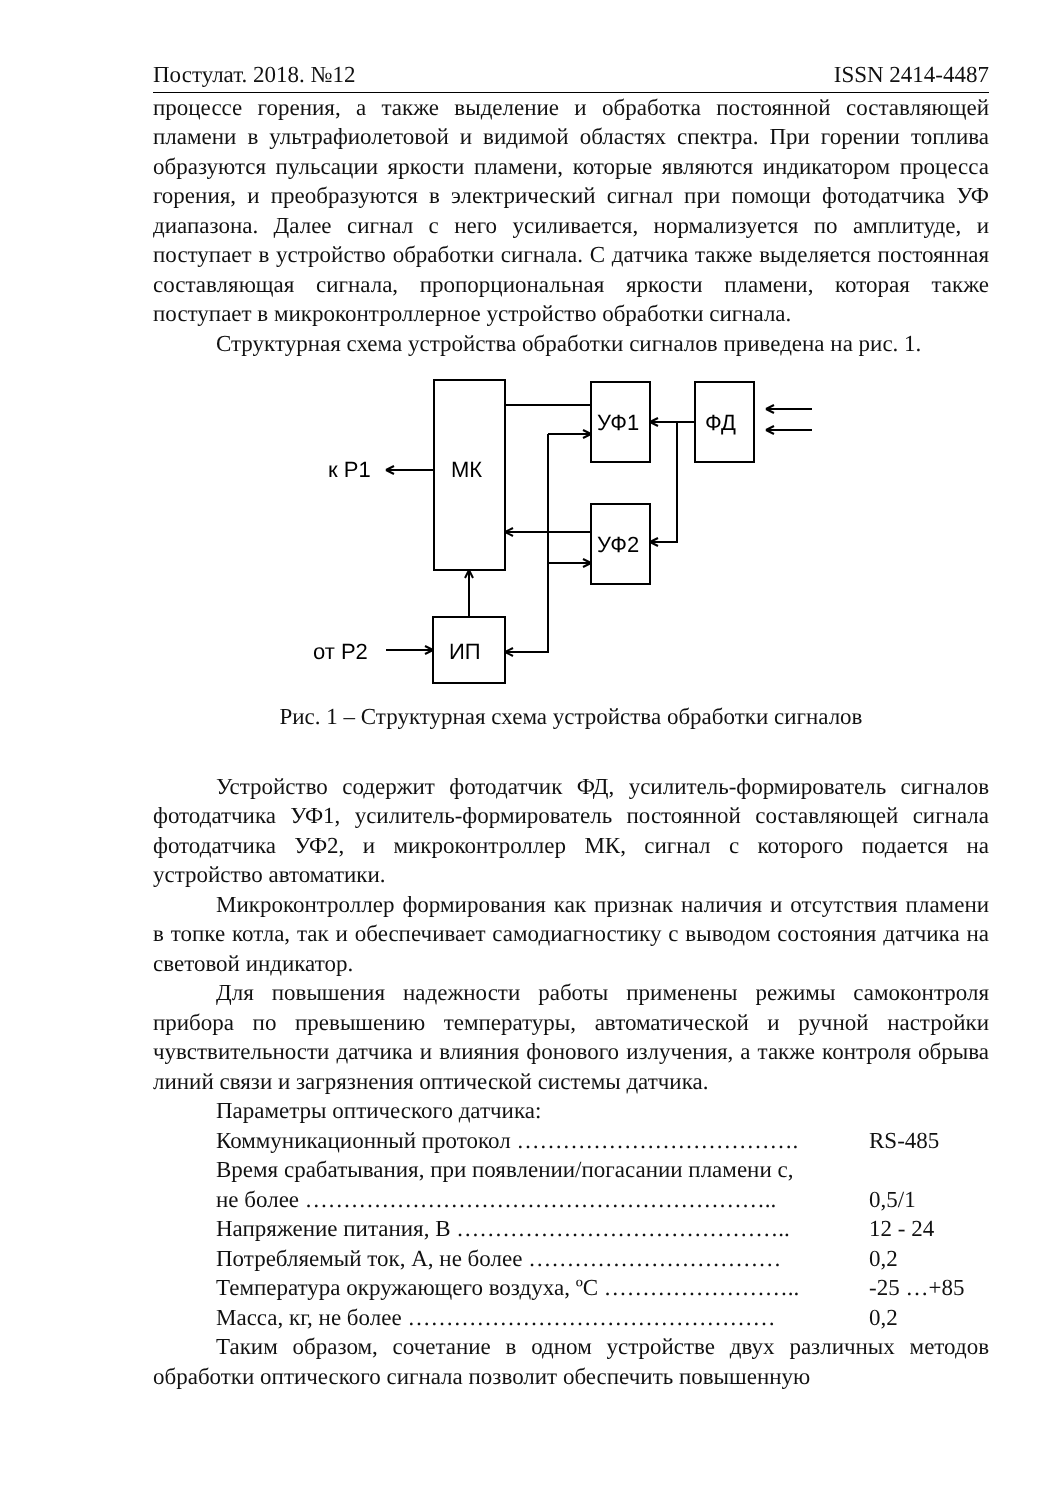Постулат. 2018. №12 ISSN 2414-4487
процессе горения, а также выделение и обработка постоянной составляющей пламени в ультрафиолетовой и видимой областях спектра. При горении топлива образуются пульсации яркости пламени, которые являются индикатором процесса горения, и преобразуются в электрический сигнал при помощи фотодатчика УФ диапазона. Далее сигнал с него усиливается, нормализуется по амплитуде, и поступает в устройство обработки сигнала. С датчика также выделяется постоянная составляющая сигнала, пропорциональная яркости пламени, которая также поступает в микроконтроллерное устройство обработки сигнала.
Структурная схема устройства обработки сигналов приведена на рис. 1.
МК
УФ1
ФД
УФ2
ИП
к Р1
от Р2
Рис. 1 – Структурная схема устройства обработки сигналов
Устройство содержит фотодатчик ФД, усилитель-формирователь сигналов фотодатчика УФ1, усилитель-формирователь постоянной составляющей сигнала фотодатчика УФ2, и микроконтроллер МК, сигнал с которого подается на устройство автоматики.
Микроконтроллер формирования как признак наличия и отсутствия пламени в топке котла, так и обеспечивает самодиагностику с выводом состояния датчика на световой индикатор.
Для повышения надежности работы применены режимы самоконтроля прибора по превышению температуры, автоматической и ручной настройки чувствительности датчика и влияния фонового излучения, а также контроля обрыва линий связи и загрязнения оптической системы датчика.
Параметры оптического датчика:
Коммуникационный протокол ………………………………. RS-485
Время срабатывания, при появлении/погасании пламени с,
не более …………………………………………………….. 0,5/1
Напряжение питания, В …………………………………….. 12 - 24
Потребляемый ток, А, не более …………………………… 0,2
Температура окружающего воздуха, ºС …………………….. -25 …+85
Масса, кг, не более ………………………………………… 0,2
Таким образом, сочетание в одном устройстве двух различных методов обработки оптического сигнала позволит обеспечить повышенную